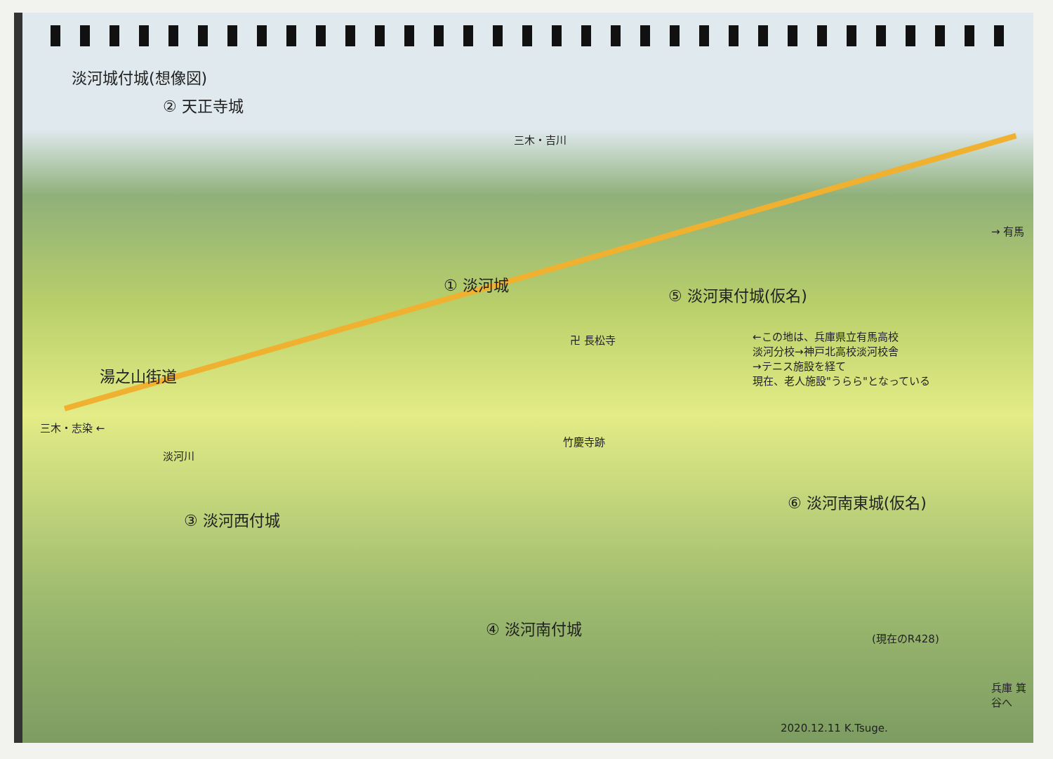淡河城付城(想像図)
② 天正寺城
三木・吉川
→ 有馬
① 淡河城
⑤ 淡河東付城(仮名)
卍 長松寺
←この地は、兵庫県立有馬高校
淡河分校→神戸北高校淡河校舎
→テニス施設を経て
現在、老人施設"うらら"となっている
湯之山街道
竹慶寺跡
三木・志染 ←
淡河川
③ 淡河西付城
⑥ 淡河南東城(仮名)
④ 淡河南付城
(現在のR428)
兵庫 箕谷へ
2020.12.11 K.Tsuge.